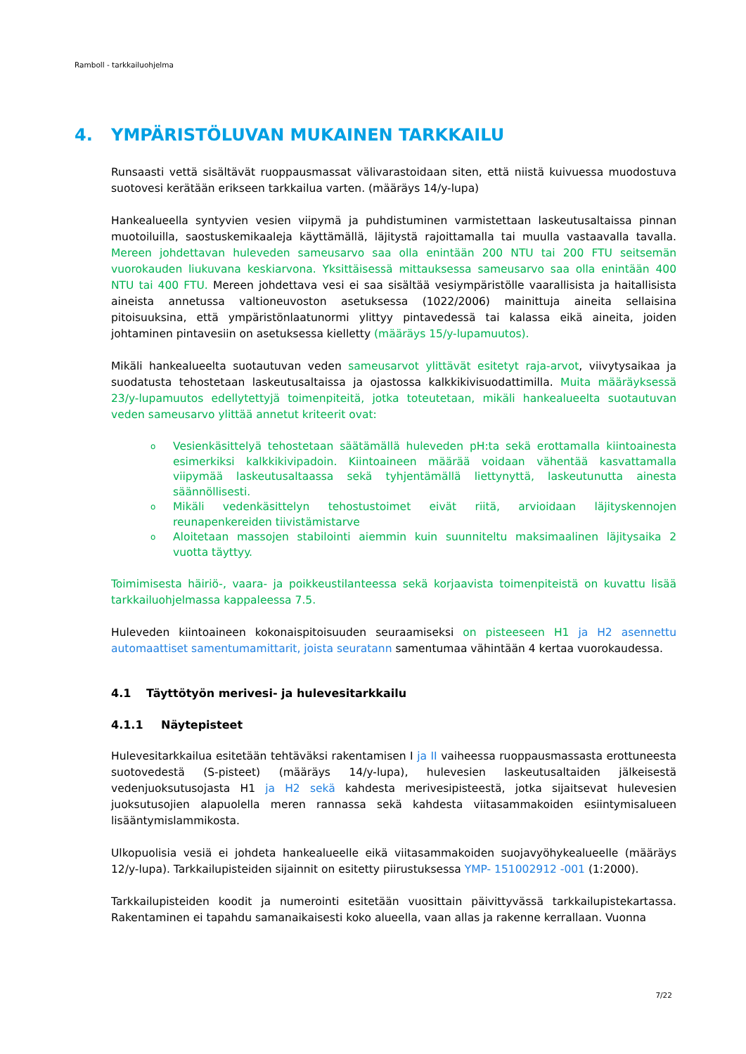Ramboll - tarkkailuohjelma
4. YMPÄRISTÖLUVAN MUKAINEN TARKKAILU
Runsaasti vettä sisältävät ruoppausmassat välivarastoidaan siten, että niistä kuivuessa muodostuva suotovesi kerätään erikseen tarkkailua varten. (määräys 14/y-lupa)
Hankealueella syntyvien vesien viipymä ja puhdistuminen varmistettaan laskeutusaltaissa pinnan muotoiluilla, saostuskemikaaleja käyttämällä, läjitystä rajoittamalla tai muulla vastaavalla tavalla. Mereen johdettavan huleveden sameusarvo saa olla enintään 200 NTU tai 200 FTU seitsemän vuorokauden liukuvana keskiarvona. Yksittäisessä mittauksessa sameusarvo saa olla enintään 400 NTU tai 400 FTU. Mereen johdettava vesi ei saa sisältää vesiympäristölle vaarallisista ja haitallisista aineista annetussa valtioneuvoston asetuksessa (1022/2006) mainittuja aineita sellaisina pitoisuuksina, että ympäristönlaatunormi ylittyy pintavedessä tai kalassa eikä aineita, joiden johtaminen pintavesiin on asetuksessa kielletty (määräys 15/y-lupamuutos).
Mikäli hankealueelta suotautuvan veden sameusarvot ylittävät esitetyt raja-arvot, viivytysaikaa ja suodatusta tehostetaan laskeutusaltaissa ja ojastossa kalkkikivisuodattimilla. Muita määräyksessä 23/y-lupamuutos edellytettyjä toimenpiteitä, jotka toteutetaan, mikäli hankealueelta suotautuvan veden sameusarvo ylittää annetut kriteerit ovat:
o Vesienkäsittelyä tehostetaan säätämällä huleveden pH:ta sekä erottamalla kiintoainesta esimerkiksi kalkkikivipadoin. Kiintoaineen määrää voidaan vähentää kasvattamalla viipymää laskeutusaltaassa sekä tyhjentämällä liettynyttä, laskeutunutta ainesta säännöllisesti.
o Mikäli vedenkäsittelyn tehostustoimet eivät riitä, arvioidaan läjityskennojen reunapenkereiden tiivistämistarve
o Aloitetaan massojen stabilointi aiemmin kuin suunniteltu maksimaalinen läjitysaika 2 vuotta täyttyy.
Toimimisesta häiriö-, vaara- ja poikkeustilanteessa sekä korjaavista toimenpiteistä on kuvattu lisää tarkkailuohjelmassa kappaleessa 7.5.
Huleveden kiintoaineen kokonaispitoisuuden seuraamiseksi on pisteeseen H1 ja H2 asennettu automaattiset samentumamittarit, joista seuratann samentumaa vähintään 4 kertaa vuorokaudessa.
4.1 Täyttötyön merivesi- ja hulevesitarkkailu
4.1.1 Näytepisteet
Hulevesitarkkailua esitetään tehtäväksi rakentamisen I ja II vaiheessa ruoppausmassasta erottuneesta suotovedestä (S-pisteet) (määräys 14/y-lupa), hulevesien laskeutusaltaiden jälkeisestä vedenjuoksutusojasta H1 ja H2 sekä kahdesta merivesipisteestä, jotka sijaitsevat hulevesien juoksutusojien alapuolella meren rannassa sekä kahdesta viitasammakoiden esiintymisalueen lisääntymislammikosta.
Ulkopuolisia vesiä ei johdeta hankealueelle eikä viitasammakoiden suojavyöhykealueelle (määräys 12/y-lupa). Tarkkailupisteiden sijainnit on esitetty piirustuksessa YMP- 151002912 -001 (1:2000).
Tarkkailupisteiden koodit ja numerointi esitetään vuosittain päivittyvässä tarkkailupistekartassa. Rakentaminen ei tapahdu samanaikaisesti koko alueella, vaan allas ja rakenne kerrallaan. Vuonna
7/22